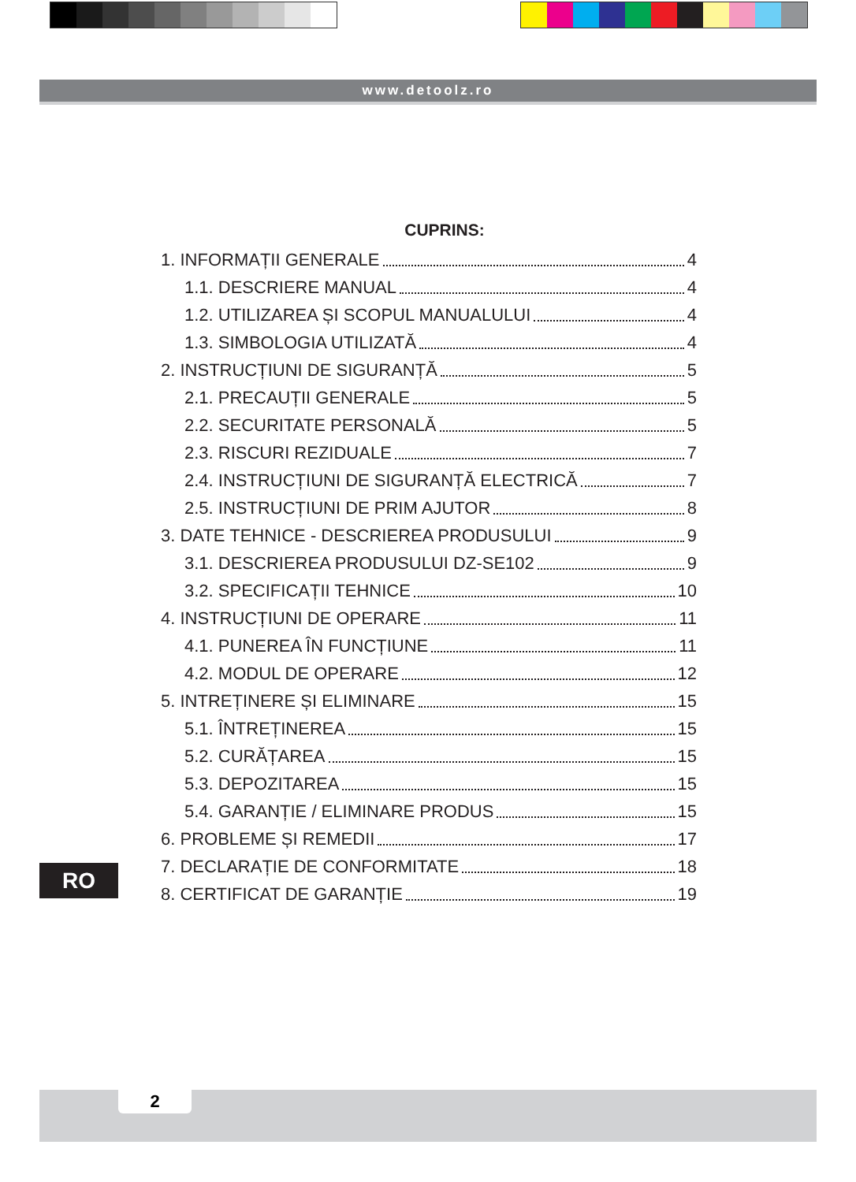www.detoolz.ro
CUPRINS:
1. INFORMAȚII GENERALE 4
1.1. DESCRIERE MANUAL 4
1.2. UTILIZAREA ȘI SCOPUL MANUALULUI 4
1.3. SIMBOLOGIA UTILIZATĂ 4
2. INSTRUCȚIUNI DE SIGURANȚĂ 5
2.1. PRECAUȚII GENERALE 5
2.2. SECURITATE PERSONALĂ 5
2.3. RISCURI REZIDUALE 7
2.4. INSTRUCȚIUNI DE SIGURANȚĂ ELECTRICĂ 7
2.5. INSTRUCȚIUNI DE PRIM AJUTOR 8
3. DATE TEHNICE - DESCRIEREA PRODUSULUI 9
3.1. DESCRIEREA PRODUSULUI DZ-SE102 9
3.2. SPECIFICAȚII TEHNICE 10
4. INSTRUCȚIUNI DE OPERARE 11
4.1. PUNEREA ÎN FUNCȚIUNE 11
4.2. MODUL DE OPERARE 12
5. INTREȚINERE ȘI ELIMINARE 15
5.1. ÎNTREȚINEREA 15
5.2. CURĂȚAREA 15
5.3. DEPOZITAREA 15
5.4. GARANȚIE / ELIMINARE PRODUS 15
6. PROBLEME ȘI REMEDII 17
7. DECLARAȚIE DE CONFORMITATE 18
8. CERTIFICAT DE GARANȚIE 19
RO
2